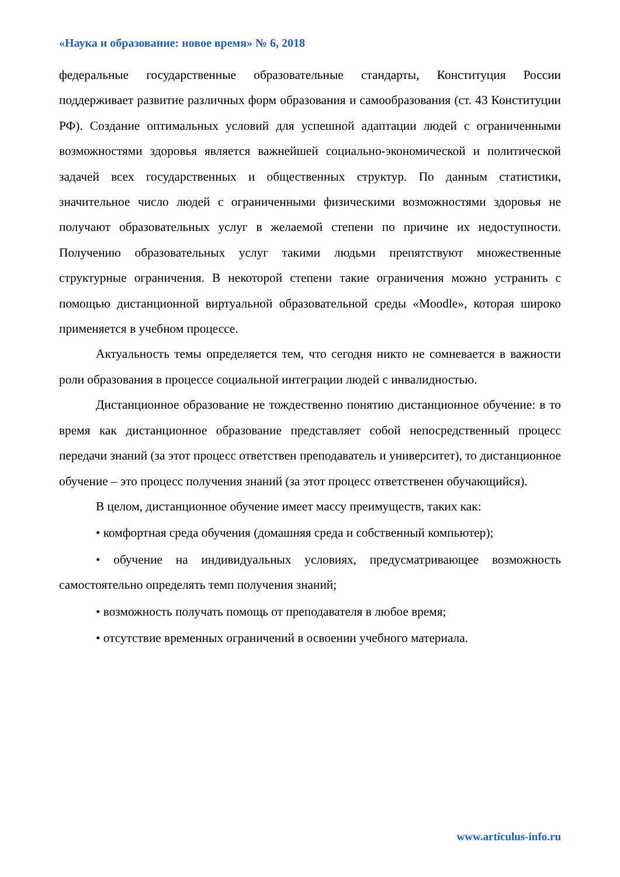«Наука и образование: новое время» № 6, 2018
федеральные государственные образовательные стандарты, Конституция России поддерживает развитие различных форм образования и самообразования (ст. 43 Конституции РФ). Создание оптимальных условий для успешной адаптации людей с ограниченными возможностями здоровья является важнейшей социально-экономической и политической задачей всех государственных и общественных структур. По данным статистики, значительное число людей с ограниченными физическими возможностями здоровья не получают образовательных услуг в желаемой степени по причине их недоступности. Получению образовательных услуг такими людьми препятствуют множественные структурные ограничения. В некоторой степени такие ограничения можно устранить с помощью дистанционной виртуальной образовательной среды «Moodle», которая широко применяется в учебном процессе.
Актуальность темы определяется тем, что сегодня никто не сомневается в важности роли образования в процессе социальной интеграции людей с инвалидностью.
Дистанционное образование не тождественно понятию дистанционное обучение: в то время как дистанционное образование представляет собой непосредственный процесс передачи знаний (за этот процесс ответствен преподаватель и университет), то дистанционное обучение – это процесс получения знаний (за этот процесс ответственен обучающийся).
В целом, дистанционное обучение имеет массу преимуществ, таких как:
• комфортная среда обучения (домашняя среда и собственный компьютер);
• обучение на индивидуальных условиях, предусматривающее возможность самостоятельно определять темп получения знаний;
• возможность получать помощь от преподавателя в любое время;
• отсутствие временных ограничений в освоении учебного материала.
www.articulus-info.ru